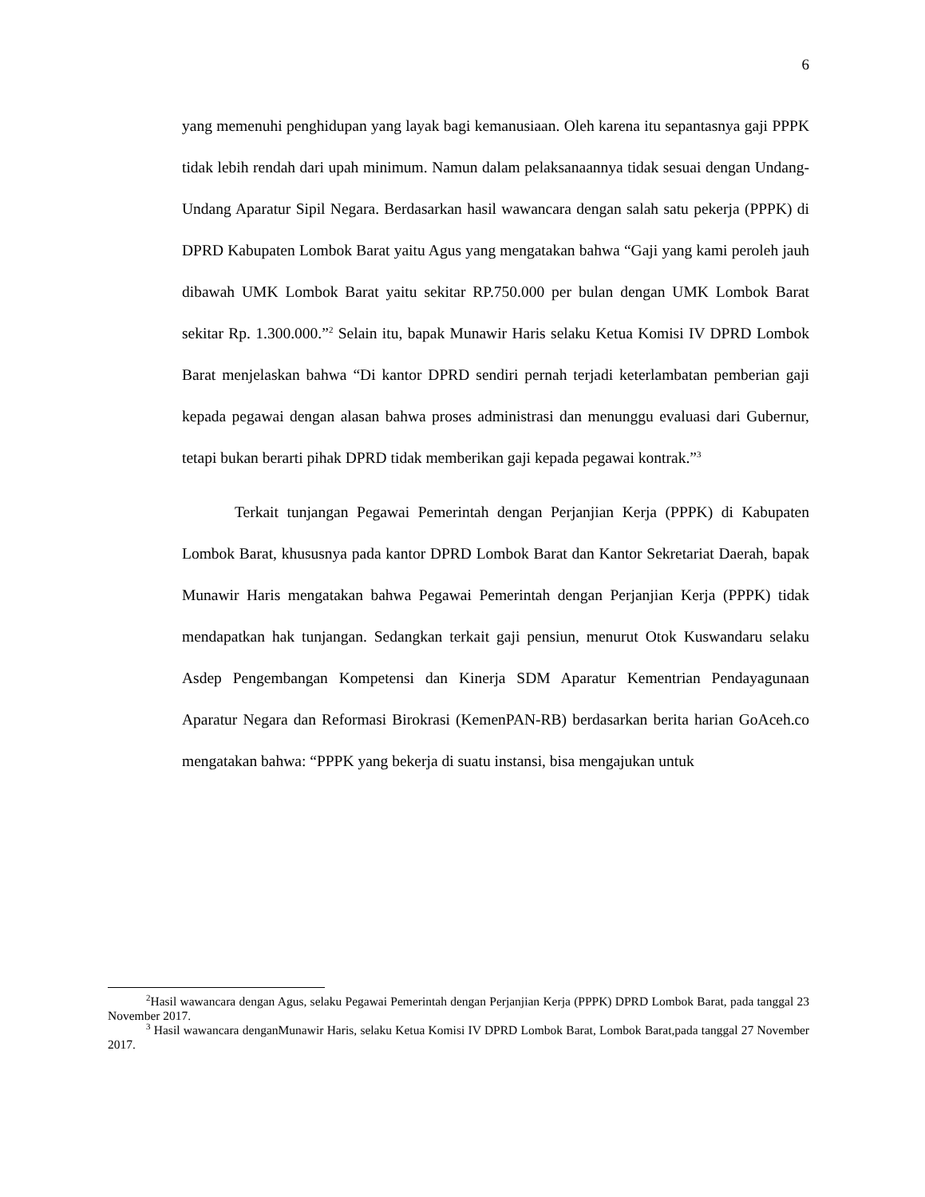6
yang memenuhi penghidupan yang layak bagi kemanusiaan. Oleh karena itu sepantasnya gaji PPPK tidak lebih rendah dari upah minimum. Namun dalam pelaksanaannya tidak sesuai dengan Undang-Undang Aparatur Sipil Negara. Berdasarkan hasil wawancara dengan salah satu pekerja (PPPK) di DPRD Kabupaten Lombok Barat yaitu Agus yang mengatakan bahwa “Gaji yang kami peroleh jauh dibawah UMK Lombok Barat yaitu sekitar RP.750.000 per bulan dengan UMK Lombok Barat sekitar Rp. 1.300.000.”<sup>2</sup> Selain itu, bapak Munawir Haris selaku Ketua Komisi IV DPRD Lombok Barat menjelaskan bahwa “Di kantor DPRD sendiri pernah terjadi keterlambatan pemberian gaji kepada pegawai dengan alasan bahwa proses administrasi dan menunggu evaluasi dari Gubernur, tetapi bukan berarti pihak DPRD tidak memberikan gaji kepada pegawai kontrak.”<sup>3</sup>
Terkait tunjangan Pegawai Pemerintah dengan Perjanjian Kerja (PPPK) di Kabupaten Lombok Barat, khususnya pada kantor DPRD Lombok Barat dan Kantor Sekretariat Daerah, bapak Munawir Haris mengatakan bahwa Pegawai Pemerintah dengan Perjanjian Kerja (PPPK) tidak mendapatkan hak tunjangan. Sedangkan terkait gaji pensiun, menurut Otok Kuswandaru selaku Asdep Pengembangan Kompetensi dan Kinerja SDM Aparatur Kementrian Pendayagunaan Aparatur Negara dan Reformasi Birokrasi (KemenPAN-RB) berdasarkan berita harian GoAceh.co mengatakan bahwa: “PPPK yang bekerja di suatu instansi, bisa mengajukan untuk
<sup>2</sup> Hasil wawancara dengan Agus, selaku Pegawai Pemerintah dengan Perjanjian Kerja (PPPK) DPRD Lombok Barat, pada tanggal 23 November 2017.
<sup>3</sup> Hasil wawancara denganMunawir Haris, selaku Ketua Komisi IV DPRD Lombok Barat, Lombok Barat,pada tanggal 27 November 2017.